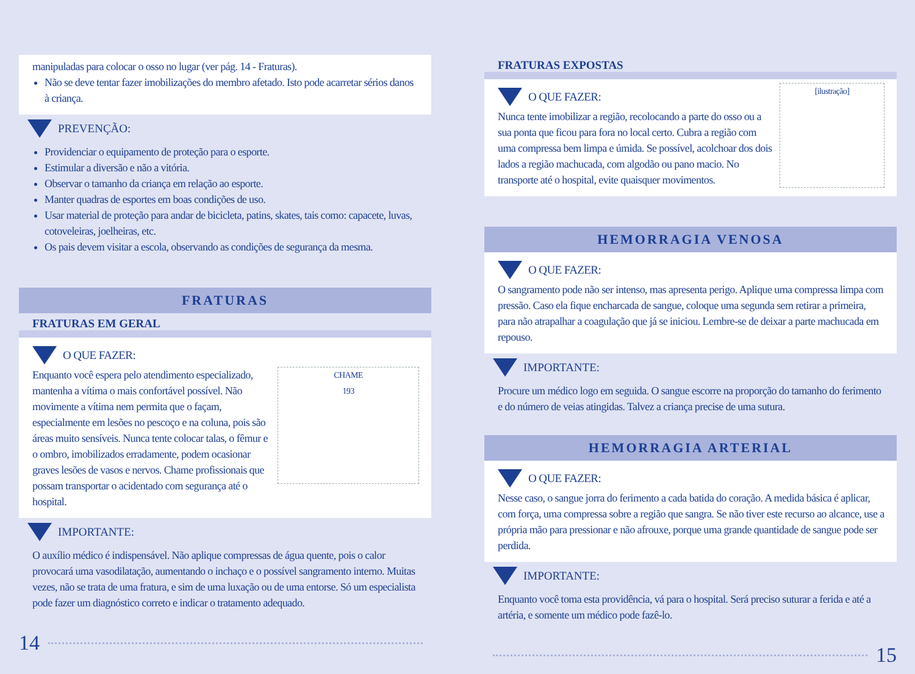manipuladas para colocar o osso no lugar (ver pág. 14 - Fraturas).
Não se deve tentar fazer imobilizações do membro afetado. Isto pode acarretar sérios danos à criança.
PREVENÇÃO:
Providenciar o equipamento de proteção para o esporte.
Estimular a diversão e não a vitória.
Observar o tamanho da criança em relação ao esporte.
Manter quadras de esportes em boas condições de uso.
Usar material de proteção para andar de bicicleta, patins, skates, tais como: capacete, luvas, cotoveleiras, joelheiras, etc.
Os pais devem visitar a escola, observando as condições de segurança da mesma.
FRATURAS
FRATURAS EM GERAL
O QUE FAZER:
CHAME
193
Enquanto você espera pelo atendimento especializado, mantenha a vítima o mais confortável possível. Não movimente a vítima nem permita que o façam, especialmente em lesões no pescoço e na coluna, pois são áreas muito sensíveis. Nunca tente colocar talas, o fêmur e o ombro, imobilizados erradamente, podem ocasionar graves lesões de vasos e nervos. Chame profissionais que possam transportar o acidentado com segurança até o hospital.
IMPORTANTE:
O auxílio médico é indispensável. Não aplique compressas de água quente, pois o calor provocará uma vasodilatação, aumentando o inchaço e o possível sangramento interno. Muitas vezes, não se trata de uma fratura, e sim de uma luxação ou de uma entorse. Só um especialista pode fazer um diagnóstico correto e indicar o tratamento adequado.
14
FRATURAS EXPOSTAS
[ilustração]
O QUE FAZER:
Nunca tente imobilizar a região, recolocando a parte do osso ou a sua ponta que ficou para fora no local certo. Cubra a região com uma compressa bem limpa e úmida. Se possível, acolchoar dos dois lados a região machucada, com algodão ou pano macio. No transporte até o hospital, evite quaisquer movimentos.
HEMORRAGIA VENOSA
O QUE FAZER:
O sangramento pode não ser intenso, mas apresenta perigo. Aplique uma compressa limpa com pressão. Caso ela fique encharcada de sangue, coloque uma segunda sem retirar a primeira, para não atrapalhar a coagulação que já se iniciou. Lembre-se de deixar a parte machucada em repouso.
IMPORTANTE:
Procure um médico logo em seguida. O sangue escorre na proporção do tamanho do ferimento e do número de veias atingidas. Talvez a criança precise de uma sutura.
HEMORRAGIA ARTERIAL
O QUE FAZER:
Nesse caso, o sangue jorra do ferimento a cada batida do coração. A medida básica é aplicar, com força, uma compressa sobre a região que sangra. Se não tiver este recurso ao alcance, use a própria mão para pressionar e não afrouxe, porque uma grande quantidade de sangue pode ser perdida.
IMPORTANTE:
Enquanto você toma esta providência, vá para o hospital. Será preciso suturar a ferida e até a artéria, e somente um médico pode fazê-lo.
15